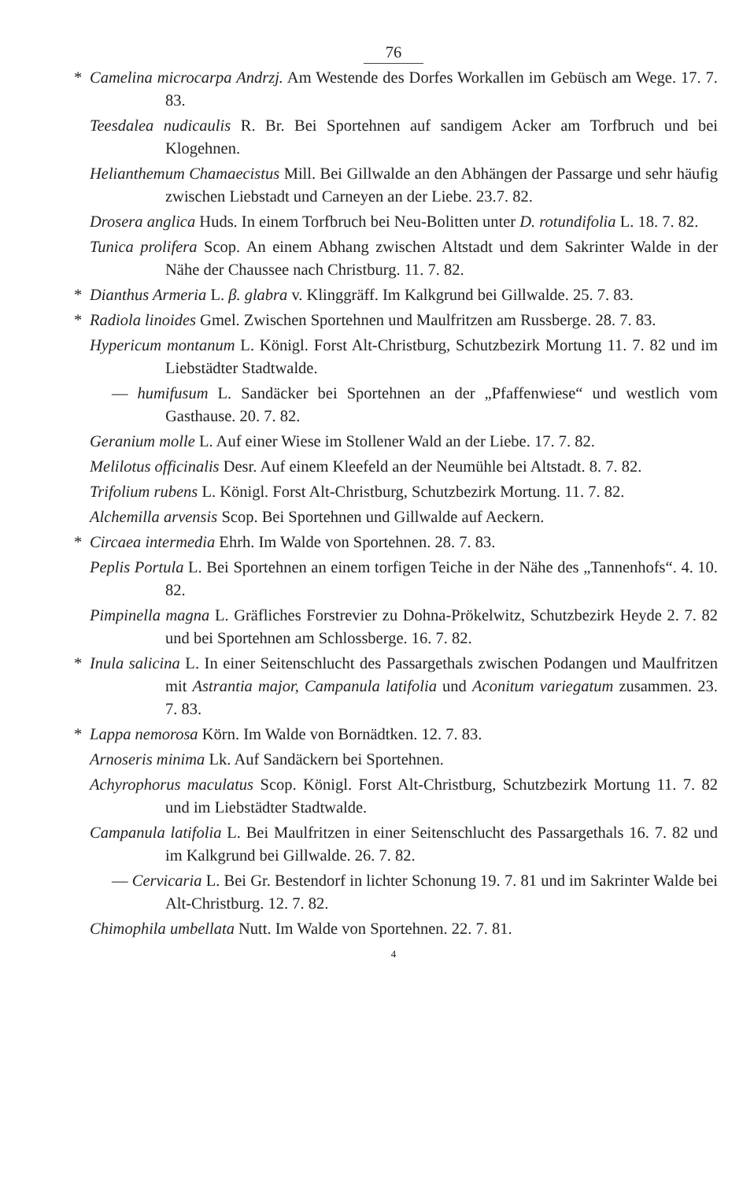76
* Camelina microcarpa Andrzj. Am Westende des Dorfes Workallen im Gebüsch am Wege. 17. 7. 83.
Teesdalea nudicaulis R. Br. Bei Sportehnen auf sandigem Acker am Torfbruch und bei Klogehnen.
Helianthemum Chamaecistus Mill. Bei Gillwalde an den Abhängen der Passarge und sehr häufig zwischen Liebstadt und Carneyen an der Liebe. 23.7. 82.
Drosera anglica Huds. In einem Torfbruch bei Neu-Bolitten unter D. rotundifolia L. 18. 7. 82.
Tunica prolifera Scop. An einem Abhang zwischen Altstadt und dem Sakrinter Walde in der Nähe der Chaussee nach Christburg. 11. 7. 82.
* Dianthus Armeria L. β. glabra v. Klinggräff. Im Kalkgrund bei Gillwalde. 25. 7. 83.
* Radiola linoides Gmel. Zwischen Sportehnen und Maulfritzen am Russberge. 28. 7. 83.
Hypericum montanum L. Königl. Forst Alt-Christburg, Schutzbezirk Mortung 11. 7. 82 und im Liebstädter Stadtwalde.
— humifusum L. Sandäcker bei Sportehnen an der „Pfaffenwiese“ und westlich vom Gasthause. 20. 7. 82.
Geranium molle L. Auf einer Wiese im Stollener Wald an der Liebe. 17. 7. 82.
Melilotus officinalis Desr. Auf einem Kleefeld an der Neumühle bei Altstadt. 8. 7. 82.
Trifolium rubens L. Königl. Forst Alt-Christburg, Schutzbezirk Mortung. 11. 7. 82.
Alchemilla arvensis Scop. Bei Sportehnen und Gillwalde auf Aeckern.
* Circaea intermedia Ehrh. Im Walde von Sportehnen. 28. 7. 83.
Peplis Portula L. Bei Sportehnen an einem torfigen Teiche in der Nähe des „Tannenhofs“. 4. 10. 82.
Pimpinella magna L. Gräfliches Forstrevier zu Dohna-Prökelwitz, Schutzbezirk Heyde 2. 7. 82 und bei Sportehnen am Schlossberge. 16. 7. 82.
* Inula salicina L. In einer Seitenschlucht des Passargethals zwischen Podangen und Maulfritzen mit Astrantia major, Campanula latifolia und Aconitum variegatum zusammen. 23. 7. 83.
* Lappa nemorosa Körn. Im Walde von Bornädtken. 12. 7. 83.
Arnoseris minima Lk. Auf Sandäckern bei Sportehnen.
Achyrophorus maculatus Scop. Königl. Forst Alt-Christburg, Schutzbezirk Mortung 11. 7. 82 und im Liebstädter Stadtwalde.
Campanula latifolia L. Bei Maulfritzen in einer Seitenschlucht des Passargethals 16. 7. 82 und im Kalkgrund bei Gillwalde. 26. 7. 82.
— Cervicaria L. Bei Gr. Bestendorf in lichter Schonung 19. 7. 81 und im Sakrinter Walde bei Alt-Christburg. 12. 7. 82.
Chimophila umbellata Nutt. Im Walde von Sportehnen. 22. 7. 81.
4